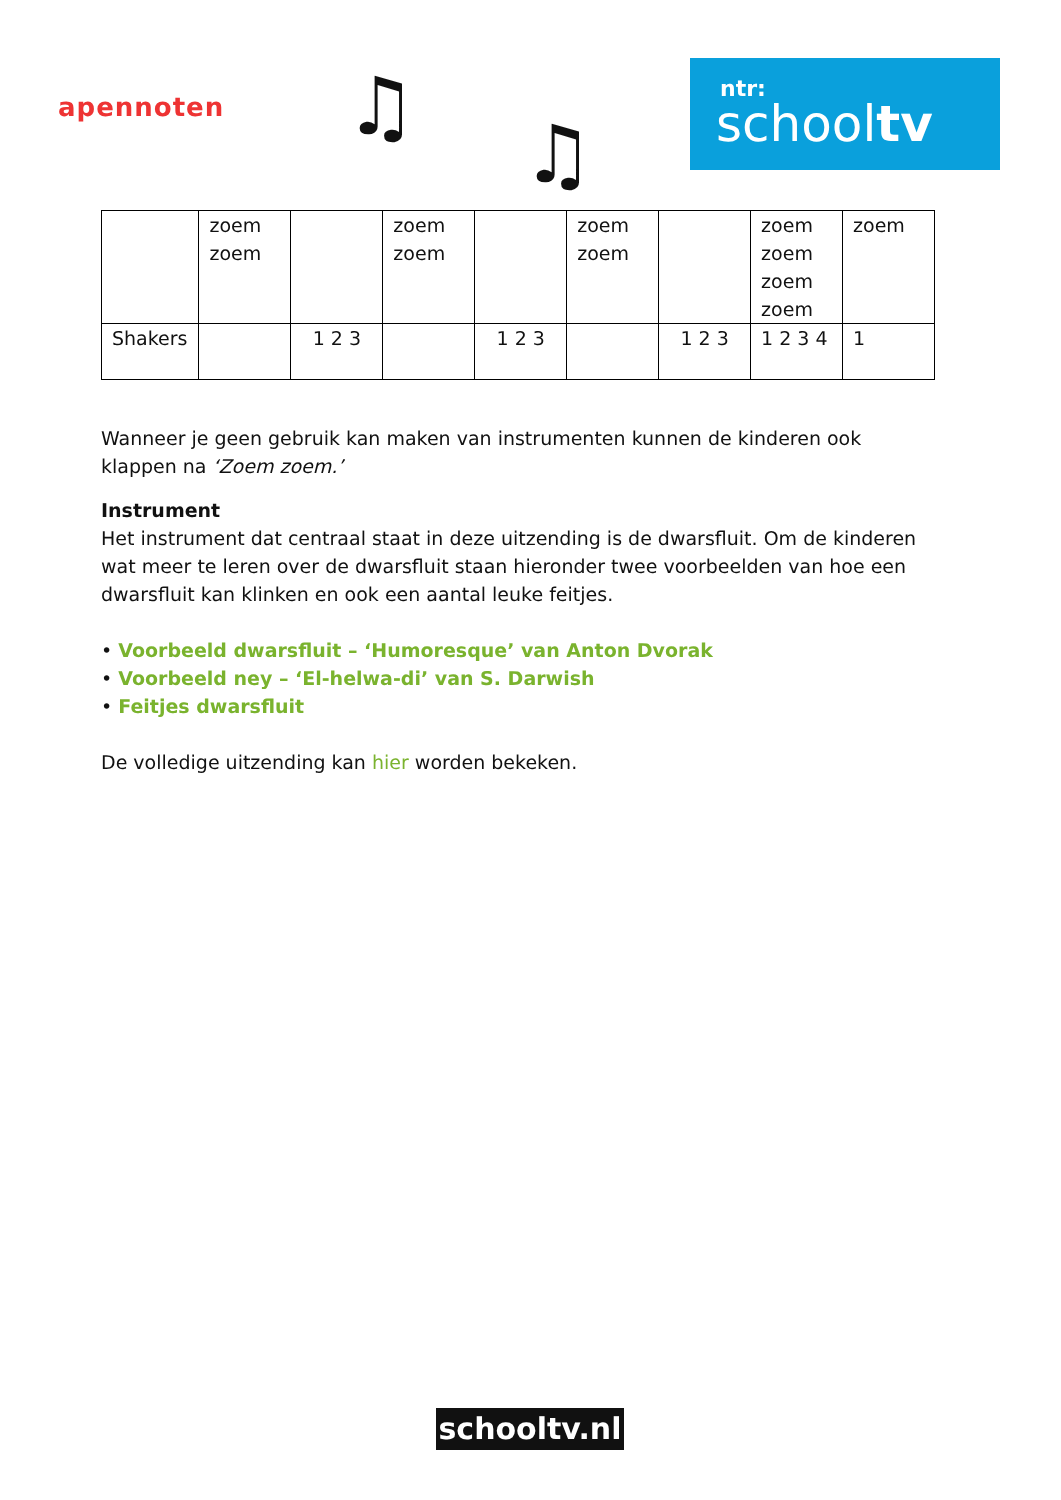apennoten ♫
♫
ntr:
schooltv
| | zoem zoem | | zoem zoem | | zoem zoem | | zoem zoem zoem zoem | zoem |
| Shakers | | 1 2 3 | | 1 2 3 | | 1 2 3 | 1 2 3 4 | 1 |
Wanneer je geen gebruik kan maken van instrumenten kunnen de kinderen ook klappen na ‘Zoem zoem.’
Instrument
Het instrument dat centraal staat in deze uitzending is de dwarsfluit. Om de kinderen wat meer te leren over de dwarsfluit staan hieronder twee voorbeelden van hoe een dwarsfluit kan klinken en ook een aantal leuke feitjes.
• Voorbeeld dwarsfluit – ‘Humoresque’ van Anton Dvorak
• Voorbeeld ney – ‘El-helwa-di’ van S. Darwish
• Feitjes dwarsfluit
De volledige uitzending kan hier worden bekeken.
schooltv.nl